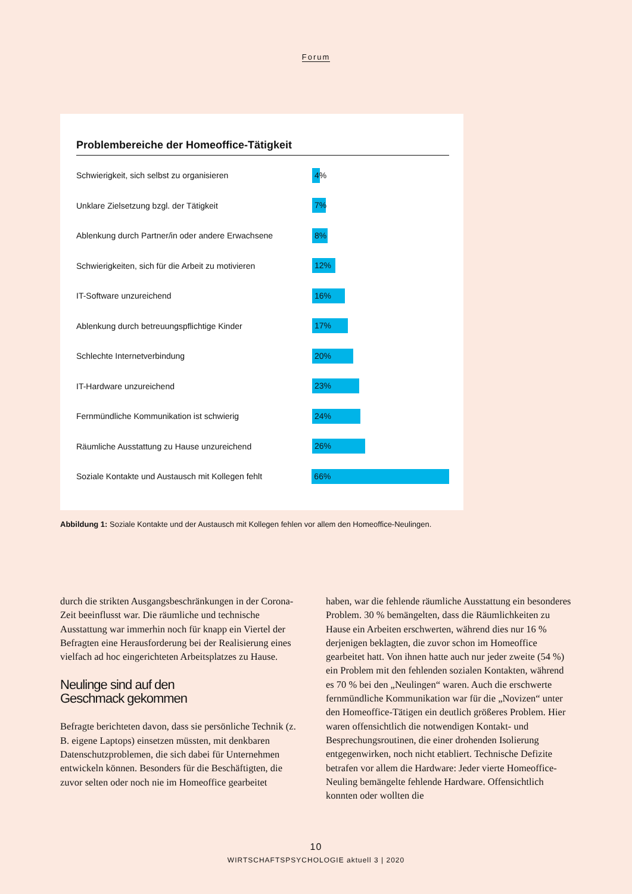Forum
Problembereiche der Homeoffice-Tätigkeit
Schwierigkeit, sich selbst zu organisieren
4%
Unklare Zielsetzung bzgl. der Tätigkeit
7%
Ablenkung durch Partner/in oder andere Erwachsene
8%
Schwierigkeiten, sich für die Arbeit zu motivieren
12%
IT-Software unzureichend
16%
Ablenkung durch betreuungspflichtige Kinder
17%
Schlechte Internetverbindung
20%
IT-Hardware unzureichend
23%
Fernmündliche Kommunikation ist schwierig
24%
Räumliche Ausstattung zu Hause unzureichend
26%
Soziale Kontakte und Austausch mit Kollegen fehlt
66%
Abbildung 1: Soziale Kontakte und der Austausch mit Kollegen fehlen vor allem den Homeoffice-Neulingen.
durch die strikten Ausgangsbeschränkungen in der Corona-Zeit beeinflusst war. Die räumliche und technische Ausstattung war immerhin noch für knapp ein Viertel der Befragten eine Herausforderung bei der Realisierung eines vielfach ad hoc eingerichteten Arbeitsplatzes zu Hause.
Neulinge sind auf den
Geschmack gekommen
Befragte berichteten davon, dass sie persönliche Technik (z. B. eigene Laptops) einsetzen müssten, mit denkbaren Datenschutzproblemen, die sich dabei für Unternehmen entwickeln können. Besonders für die Beschäftigten, die zuvor selten oder noch nie im Homeoffice gearbeitet
haben, war die fehlende räumliche Ausstattung ein besonderes Problem. 30 % bemängelten, dass die Räumlichkeiten zu Hause ein Arbeiten erschwerten, während dies nur 16 % derjenigen beklagten, die zuvor schon im Homeoffice gearbeitet hatt. Von ihnen hatte auch nur jeder zweite (54 %) ein Problem mit den fehlenden sozialen Kontakten, während es 70 % bei den „Neulingen“ waren. Auch die erschwerte fernmündliche Kommunikation war für die „Novizen“ unter den Homeoffice-Tätigen ein deutlich größeres Problem. Hier waren offensichtlich die notwendigen Kontakt- und Besprechungsroutinen, die einer drohenden Isolierung entgegenwirken, noch nicht etabliert. Technische Defizite betrafen vor allem die Hardware: Jeder vierte Homeoffice-Neuling bemängelte fehlende Hardware. Offensichtlich konnten oder wollten die
10
WIRTSCHAFTSPSYCHOLOGIE aktuell 3 | 2020